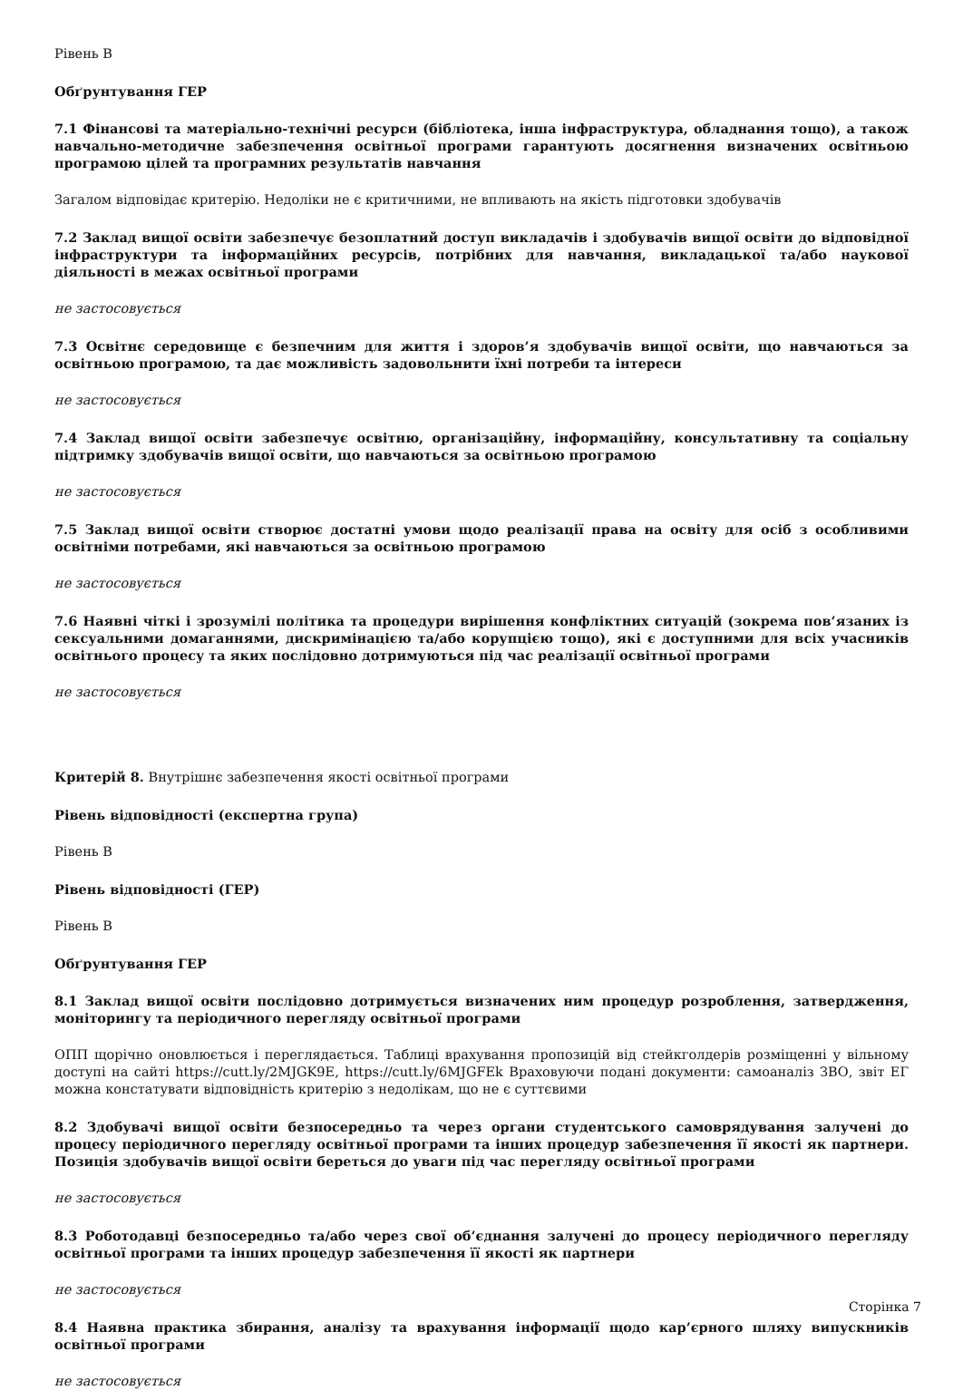Рівень B
Обґрунтування ГЕР
7.1 Фінансові та матеріально-технічні ресурси (бібліотека, інша інфраструктура, обладнання тощо), а також навчально-методичне забезпечення освітньої програми гарантують досягнення визначених освітньою програмою цілей та програмних результатів навчання
Загалом відповідає критерію. Недоліки не є критичними, не впливають на якість підготовки здобувачів
7.2 Заклад вищої освіти забезпечує безоплатний доступ викладачів і здобувачів вищої освіти до відповідної інфраструктури та інформаційних ресурсів, потрібних для навчання, викладацької та/або наукової діяльності в межах освітньої програми
не застосовується
7.3 Освітнє середовище є безпечним для життя і здоров’я здобувачів вищої освіти, що навчаються за освітньою програмою, та дає можливість задовольнити їхні потреби та інтереси
не застосовується
7.4 Заклад вищої освіти забезпечує освітню, організаційну, інформаційну, консультативну та соціальну підтримку здобувачів вищої освіти, що навчаються за освітньою програмою
не застосовується
7.5 Заклад вищої освіти створює достатні умови щодо реалізації права на освіту для осіб з особливими освітніми потребами, які навчаються за освітньою програмою
не застосовується
7.6 Наявні чіткі і зрозумілі політика та процедури вирішення конфліктних ситуацій (зокрема пов’язаних із сексуальними домаганнями, дискримінацією та/або корупцією тощо), які є доступними для всіх учасників освітнього процесу та яких послідовно дотримуються під час реалізації освітньої програми
не застосовується
Критерій 8. Внутрішнє забезпечення якості освітньої програми
Рівень відповідності (експертна група)
Рівень B
Рівень відповідності (ГЕР)
Рівень B
Обґрунтування ГЕР
8.1 Заклад вищої освіти послідовно дотримується визначених ним процедур розроблення, затвердження, моніторингу та періодичного перегляду освітньої програми
ОПП щорічно оновлюється і переглядається. Таблиці врахування пропозицій від стейкголдерів розміщенні у вільному доступі на сайті https://cutt.ly/2MJGK9E, https://cutt.ly/6MJGFEk Враховуючи подані документи: самоаналіз ЗВО, звіт ЕГ можна констатувати відповідність критерію з недолікам, що не є суттєвими
8.2 Здобувачі вищої освіти безпосередньо та через органи студентського самоврядування залучені до процесу періодичного перегляду освітньої програми та інших процедур забезпечення її якості як партнери. Позиція здобувачів вищої освіти береться до уваги під час перегляду освітньої програми
не застосовується
8.3 Роботодавці безпосередньо та/або через свої об’єднання залучені до процесу періодичного перегляду освітньої програми та інших процедур забезпечення її якості як партнери
не застосовується
8.4 Наявна практика збирання, аналізу та врахування інформації щодо кар’єрного шляху випускників освітньої програми
не застосовується
Сторінка 7